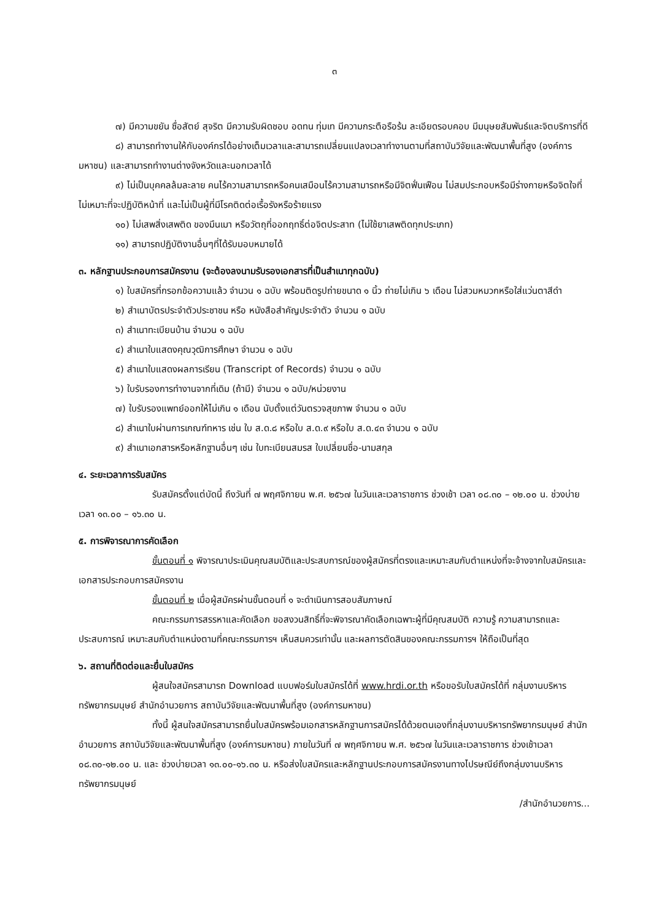๓
๗) มีความขยัน ซื่อสัตย์ สุจริต มีความรับผิดชอบ อดทน ทุ่มเท มีความกระตือรือร้น ละเอียดรอบคอบ มีมนุษยสัมพันธ์และจิตบริการที่ดี
๘) สามารถทำงานให้กับองค์กรได้อย่างเต็มเวลาและสามารถเปลี่ยนแปลงเวลาทำงานตามที่สถาบันวิจัยและพัฒนาพื้นที่สูง (องค์การมหาชน) และสามารถทำงานต่างจังหวัดและนอกเวลาได้
๙) ไม่เป็นบุคคลล้มละลาย คนไร้ความสามารถหรือคนเสมือนไร้ความสามารถหรือมีจิตฟั่นเฟือน ไม่สมประกอบหรือมีร่างกายหรือจิตใจที่ไม่เหมาะที่จะปฏิบัติหน้าที่ และไม่เป็นผู้ที่มีโรคติดต่อเรื้อรังหรือร้ายแรง
๑๐) ไม่เสพสิ่งเสพติด ของมึนเมา หรือวัตถุที่ออกฤทธิ์ต่อจิตประสาท (ไม่ใช้ยาเสพติดทุกประเภท)
๑๑) สามารถปฏิบัติงานอื่นๆที่ได้รับมอบหมายได้
๓. หลักฐานประกอบการสมัครงาน (จะต้องลงนามรับรองเอกสารที่เป็นสำเนาทุกฉบับ)
๑) ใบสมัครที่กรอกข้อความแล้ว จำนวน ๑ ฉบับ พร้อมติดรูปถ่ายขนาด ๑ นิ้ว ถ่ายไม่เกิน ๖ เดือน ไม่สวมหมวกหรือใส่แว่นตาสีดำ
๒) สำเนาบัตรประจำตัวประชาชน หรือ หนังสือสำคัญประจำตัว จำนวน ๑ ฉบับ
๓) สำเนาทะเบียนบ้าน จำนวน ๑ ฉบับ
๔) สำเนาใบแสดงคุณวุฒิการศึกษา จำนวน ๑ ฉบับ
๕) สำเนาใบแสดงผลการเรียน (Transcript of Records) จำนวน ๑ ฉบับ
๖) ใบรับรองการทำงานจากที่เดิม (ถ้ามี) จำนวน ๑ ฉบับ/หน่วยงาน
๗) ใบรับรองแพทย์ออกให้ไม่เกิน ๑ เดือน นับตั้งแต่วันตรวจสุขภาพ จำนวน ๑ ฉบับ
๘) สำเนาใบผ่านการเกณฑ์ทหาร เช่น ใบ ส.ด.๘ หรือใบ ส.ด.๙ หรือใบ ส.ด.๔๓ จำนวน ๑ ฉบับ
๙) สำเนาเอกสารหรือหลักฐานอื่นๆ เช่น ใบทะเบียนสมรส ใบเปลี่ยนชื่อ-นามสกุล
๔. ระยะเวลาการรับสมัคร
รับสมัครตั้งแต่บัดนี้ ถึงวันที่ ๗ พฤศจิกายน พ.ศ. ๒๕๖๗ ในวันและเวลาราชการ ช่วงเช้า เวลา ๐๘.๓๐ – ๑๒.๐๐ น. ช่วงบ่าย เวลา ๑๓.๐๐ – ๑๖.๓๐ น.
๕. การพิจารณาการคัดเลือก
ขั้นตอนที่ ๑ พิจารณาประเมินคุณสมบัติและประสบการณ์ของผู้สมัครที่ตรงและเหมาะสมกับตำแหน่งที่จะจ้างจากใบสมัครและเอกสารประกอบการสมัครงาน
ขั้นตอนที่ ๒ เมื่อผู้สมัครผ่านขั้นตอนที่ ๑ จะดำเนินการสอบสัมภาษณ์
คณะกรรมการสรรหาและคัดเลือก ขอสงวนสิทธิ์ที่จะพิจารณาคัดเลือกเฉพาะผู้ที่มีคุณสมบัติ ความรู้ ความสามารถและประสบการณ์ เหมาะสมกับตำแหน่งตามที่คณะกรรมการฯ เห็นสมควรเท่านั้น และผลการตัดสินของคณะกรรมการฯ ให้ถือเป็นที่สุด
๖. สถานที่ติดต่อและยื่นใบสมัคร
ผู้สนใจสมัครสามารถ Download แบบฟอร์มใบสมัครได้ที่ www.hrdi.or.th หรือขอรับใบสมัครได้ที่ กลุ่มงานบริหารทรัพยากรมนุษย์ สำนักอำนวยการ สถาบันวิจัยและพัฒนาพื้นที่สูง (องค์การมหาชน)
ทั้งนี้ ผู้สนใจสมัครสามารถยื่นใบสมัครพร้อมเอกสารหลักฐานการสมัครได้ด้วยตนเองที่กลุ่มงานบริหารทรัพยากรมนุษย์ สำนักอำนวยการ สถาบันวิจัยและพัฒนาพื้นที่สูง (องค์การมหาชน) ภายในวันที่ ๗ พฤศจิกายน พ.ศ. ๒๕๖๗ ในวันและเวลาราชการ ช่วงเช้าเวลา ๐๘.๓๐-๑๒.๐๐ น. และ ช่วงบ่ายเวลา ๑๓.๐๐-๑๖.๓๐ น. หรือส่งใบสมัครและหลักฐานประกอบการสมัครงานทางไปรษณีย์ถึงกลุ่มงานบริหารทรัพยากรมนุษย์
/สำนักอำนวยการ...